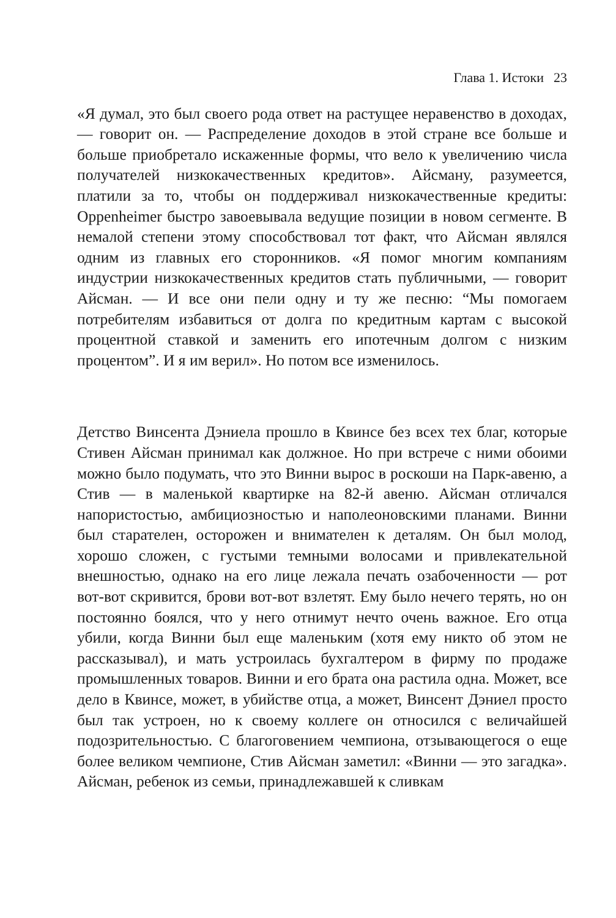Глава 1. Истоки 23
«Я думал, это был своего рода ответ на растущее неравенство в доходах, — говорит он. — Распределение доходов в этой стране все больше и больше приобретало искаженные формы, что вело к увеличению числа получателей низкокачественных кредитов». Айсману, разумеется, платили за то, чтобы он поддерживал низкокачественные кредиты: Oppenheimer быстро завоевывала ведущие позиции в новом сегменте. В немалой степени этому способствовал тот факт, что Айсман являлся одним из главных его сторонников. «Я помог многим компаниям индустрии низкокачественных кредитов стать публичными, — говорит Айсман. — И все они пели одну и ту же песню: “Мы помогаем потребителям избавиться от долга по кредитным картам с высокой процентной ставкой и заменить его ипотечным долгом с низким процентом”. И я им верил». Но потом все изменилось.
Детство Винсента Дэниела прошло в Квинсе без всех тех благ, которые Стивен Айсман принимал как должное. Но при встрече с ними обоими можно было подумать, что это Винни вырос в роскоши на Парк-авеню, а Стив — в маленькой квартирке на 82-й авеню. Айсман отличался напористостью, амбициозностью и наполеоновскими планами. Винни был старателен, осторожен и внимателен к деталям. Он был молод, хорошо сложен, с густыми темными волосами и привлекательной внешностью, однако на его лице лежала печать озабоченности — рот вот-вот скривится, брови вот-вот взлетят. Ему было нечего терять, но он постоянно боялся, что у него отнимут нечто очень важное. Его отца убили, когда Винни был еще маленьким (хотя ему никто об этом не рассказывал), и мать устроилась бухгалтером в фирму по продаже промышленных товаров. Винни и его брата она растила одна. Может, все дело в Квинсе, может, в убийстве отца, а может, Винсент Дэниел просто был так устроен, но к своему коллеге он относился с величайшей подозрительностью. С благоговением чемпиона, отзывающегося о еще более великом чемпионе, Стив Айсман заметил: «Винни — это загадка». Айсман, ребенок из семьи, принадлежавшей к сливкам